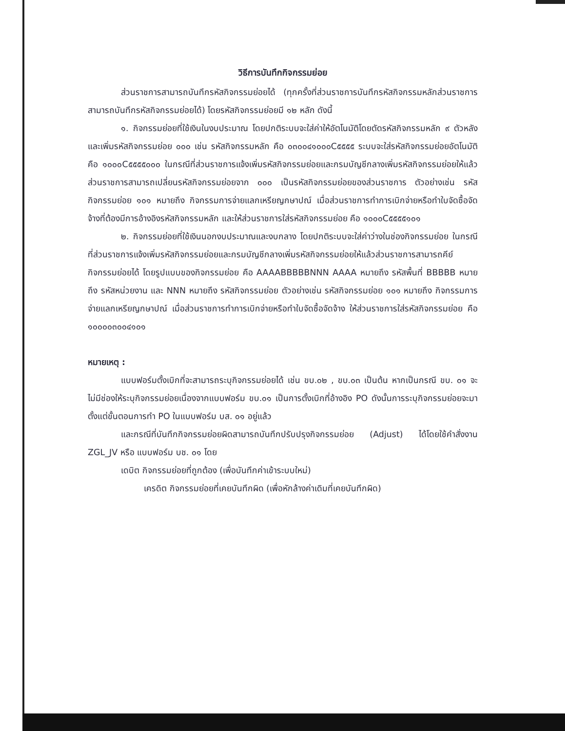วิธีการบันทึกกิจกรรมย่อย
ส่วนราชการสามารถบันทึกรหัสกิจกรรมย่อยได้ (ทุกครั้งที่ส่วนราชการบันทึกรหัสกิจกรรมหลักส่วนราชการสามารถบันทึกรหัสกิจกรรมย่อยได้) โดยรหัสกิจกรรมย่อยมี ๑๒ หลัก ดังนี้
๑. กิจกรรมย่อยที่ใช้เงินในงบประมาณ โดยปกติระบบจะใส่ค่าให้อัตโนมัติโดยตัดรหัสกิจกรรมหลัก ๙ ตัวหลังและเพิ่มรหัสกิจกรรมย่อย ๐๐๐ เช่น รหัสกิจกรรมหลัก คือ ๐๓๐๐๔๑๐๐๐C๕๕๕๕ ระบบจะใส่รหัสกิจกรรมย่อยอัตโนมัติ คือ ๑๐๐๐C๕๕๕๕๐๐๐ ในกรณีที่ส่วนราชการแจ้งเพิ่มรหัสกิจกรรมย่อยและกรมบัญชีกลางเพิ่มรหัสกิจกรรมย่อยให้แล้ว ส่วนราชการสามารถเปลี่ยนรหัสกิจกรรมย่อยจาก ๐๐๐ เป็นรหัสกิจกรรมย่อยของส่วนราชการ ตัวอย่างเช่น รหัสกิจกรรมย่อย ๑๐๑ หมายถึง กิจกรรมการจ่ายแลกเหรียญกษาปณ์ เมื่อส่วนราชการทำการเบิกจ่ายหรือทำใบจัดซื้อจัดจ้างที่ต้องมีการอ้างอิงรหัสกิจกรรมหลัก และให้ส่วนราชการใส่รหัสกิจกรรมย่อย คือ ๑๐๐๐C๕๕๕๕๑๐๑
๒. กิจกรรมย่อยที่ใช้เงินนอกงบประมาณและงบกลาง โดยปกติระบบจะใส่ค่าว่างในช่องกิจกรรมย่อย ในกรณีที่ส่วนราชการแจ้งเพิ่มรหัสกิจกรรมย่อยและกรมบัญชีกลางเพิ่มรหัสกิจกรรมย่อยให้แล้วส่วนราชการสามารถคีย์กิจกรรมย่อยได้ โดยรูปแบบของกิจกรรมย่อย คือ AAAABBBBBNNN AAAA หมายถึง รหัสพื้นที่ BBBBB หมายถึง รหัสหน่วยงาน และ NNN หมายถึง รหัสกิจกรรมย่อย ตัวอย่างเช่น รหัสกิจกรรมย่อย ๑๐๑ หมายถึง กิจกรรมการจ่ายแลกเหรียญกษาปณ์ เมื่อส่วนราชการทำการเบิกจ่ายหรือทำใบจัดซื้อจัดจ้าง ให้ส่วนราชการใส่รหัสกิจกรรมย่อย คือ ๑๐๐๐๐๓๐๐๔๑๐๑
หมายเหตุ :
แบบฟอร์มตั้งเบิกที่จะสามารถระบุกิจกรรมย่อยได้ เช่น ขบ.๐๒ , ขบ.๐๓ เป็นต้น หากเป็นกรณี ขบ. ๐๑ จะไม่มีช่องให้ระบุกิจกรรมย่อยเนื่องจากแบบฟอร์ม ขบ.๐๑ เป็นการตั้งเบิกที่อ้างอิง PO ดังนั้นการระบุกิจกรรมย่อยจะมาตั้งแต่ขั้นตอนการทำ PO ในแบบฟอร์ม บส. ๐๑ อยู่แล้ว
และกรณีที่บันทึกกิจกรรมย่อยผิดสามารถบันทึกปรับปรุงกิจกรรมย่อย (Adjust) ได้โดยใช้คำสั่งงาน ZGL_JV หรือ แบบฟอร์ม บช. ๐๑ โดย
เดบิต กิจกรรมย่อยที่ถูกต้อง (เพื่อบันทึกค่าเข้าระบบใหม่)
เครดิต กิจกรรมย่อยที่เคยบันทึกผิด (เพื่อหักล้างค่าเดิมที่เคยบันทึกผิด)